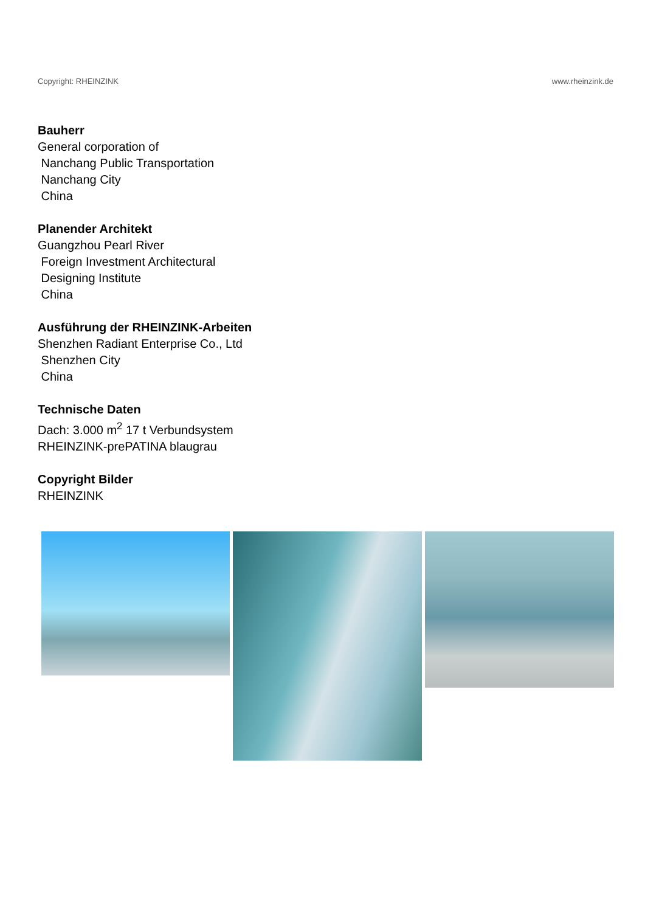Copyright: RHEINZINK www.rheinzink.de
Bauherr
General corporation of
Nanchang Public Transportation
Nanchang City
China
Planender Architekt
Guangzhou Pearl River
Foreign Investment Architectural
Designing Institute
China
Ausführung der RHEINZINK-Arbeiten
Shenzhen Radiant Enterprise Co., Ltd
Shenzhen City
China
Technische Daten
Dach: 3.000 m<sup>2</sup> 17 t Verbundsystem
RHEINZINK-prePATINA blaugrau
Copyright Bilder
RHEINZINK